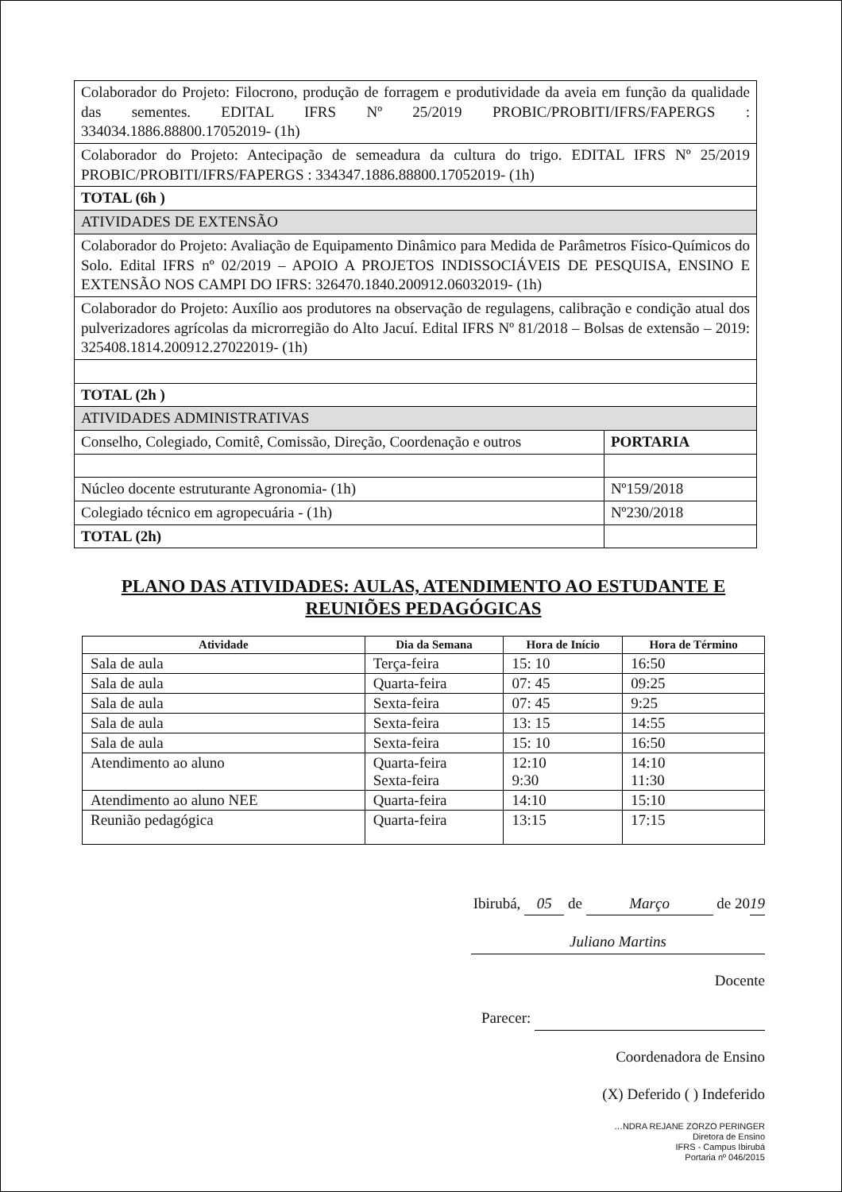| Colaborador do Projeto: Filocrono, produção de forragem e produtividade da aveia em função da qualidade das sementes. EDITAL IFRS Nº 25/2019 PROBIC/PROBITI/IFRS/FAPERGS : 334034.1886.88800.17052019- (1h) | |
| Colaborador do Projeto: Antecipação de semeadura da cultura do trigo. EDITAL IFRS Nº 25/2019 PROBIC/PROBITI/IFRS/FAPERGS : 334347.1886.88800.17052019- (1h) | |
| TOTAL (6h ) | |
| ATIVIDADES DE EXTENSÃO | |
| Colaborador do Projeto: Avaliação de Equipamento Dinâmico para Medida de Parâmetros Físico-Químicos do Solo. Edital IFRS nº 02/2019 – APOIO A PROJETOS INDISSOCIÁVEIS DE PESQUISA, ENSINO E EXTENSÃO NOS CAMPI DO IFRS: 326470.1840.200912.06032019- (1h) | |
| Colaborador do Projeto: Auxílio aos produtores na observação de regulagens, calibração e condição atual dos pulverizadores agrícolas da microrregião do Alto Jacuí. Edital IFRS Nº 81/2018 – Bolsas de extensão – 2019: 325408.1814.200912.27022019- (1h) | |
| TOTAL (2h ) | |
| ATIVIDADES ADMINISTRATIVAS | |
| Conselho, Colegiado, Comitê, Comissão, Direção, Coordenação e outros | PORTARIA |
| Núcleo docente estruturante Agronomia- (1h) | Nº159/2018 |
| Colegiado técnico em agropecuária - (1h) | Nº230/2018 |
| TOTAL (2h) | |
PLANO DAS ATIVIDADES: AULAS, ATENDIMENTO AO ESTUDANTE E REUNIÕES PEDAGÓGICAS
| Atividade | Dia da Semana | Hora de Início | Hora de Término |
| --- | --- | --- | --- |
| Sala de aula | Terça-feira | 15: 10 | 16:50 |
| Sala de aula | Quarta-feira | 07: 45 | 09:25 |
| Sala de aula | Sexta-feira | 07: 45 | 9:25 |
| Sala de aula | Sexta-feira | 13: 15 | 14:55 |
| Sala de aula | Sexta-feira | 15: 10 | 16:50 |
| Atendimento ao aluno | Quarta-feira Sexta-feira | 12:10 9:30 | 14:10 11:30 |
| Atendimento ao aluno NEE | Quarta-feira | 14:10 | 15:10 |
| Reunião pedagógica | Quarta-feira | 13:15 | 17:15 |
Ibirubá, 05 de Março de 2019
Juliano Martins
Docente
Parecer:
Coordenadora de Ensino
(X) Deferido ( ) Indeferido
…NDRA REJANE ZORZO PERINGER
Diretora de Ensino
IFRS - Campus Ibirubá
Portaria nº 046/2015